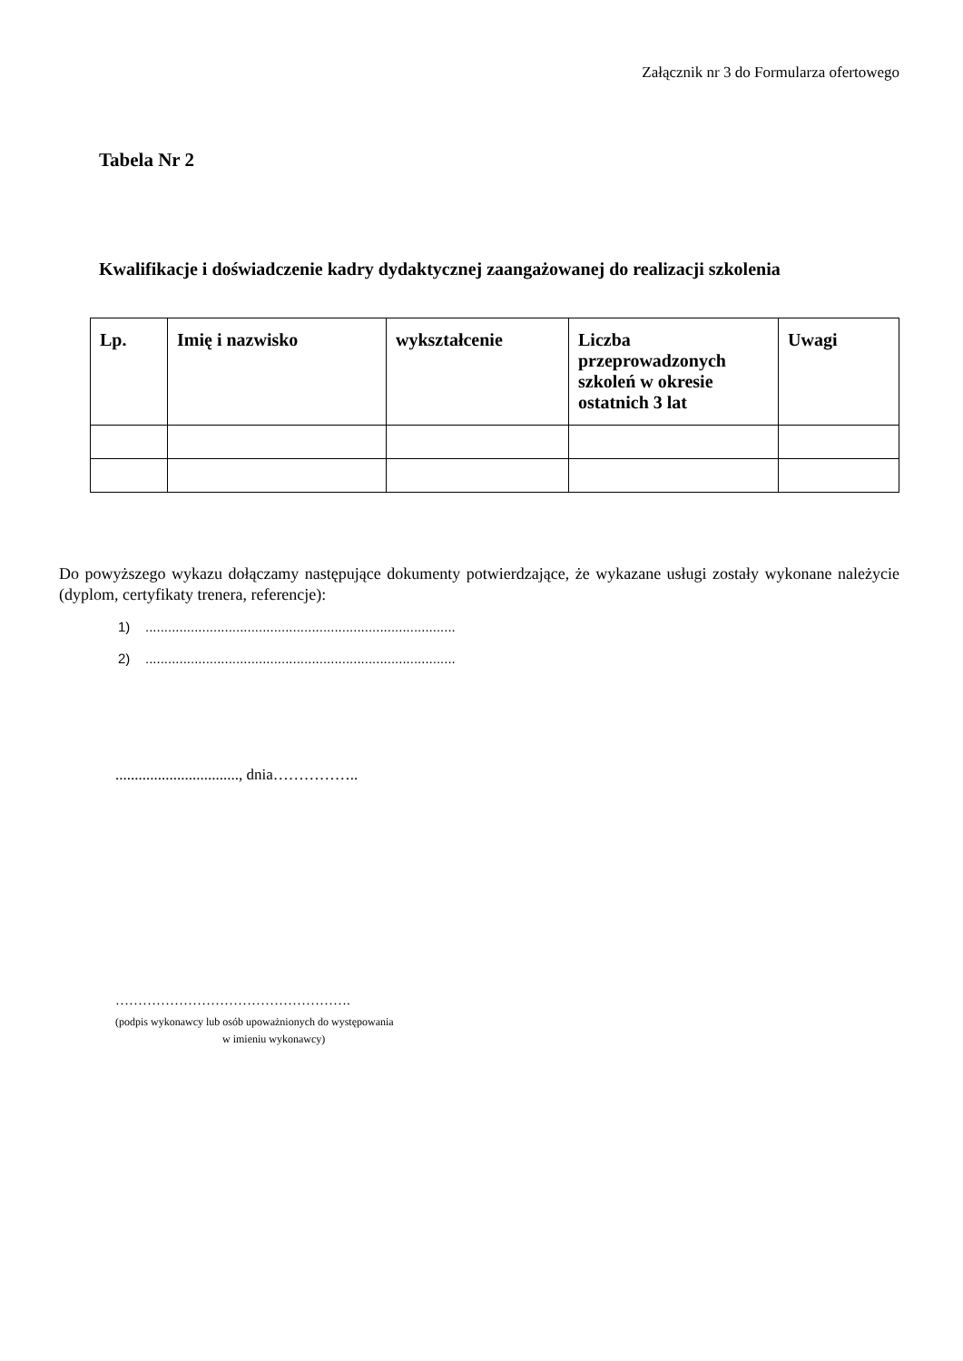Załącznik nr 3 do Formularza ofertowego
Tabela Nr 2
Kwalifikacje i doświadczenie kadry dydaktycznej zaangażowanej do realizacji szkolenia
| Lp. | Imię i nazwisko | wykształcenie | Liczba przeprowadzonych szkoleń w okresie ostatnich 3 lat | Uwagi |
| --- | --- | --- | --- | --- |
Do powyższego wykazu dołączamy następujące dokumenty potwierdzające, że wykazane usługi zostały wykonane należycie (dyplom, certyfikaty trenera, referencje):
1) ..................................................................................
2) ..................................................................................
................................, dnia……………..
…………………………………………….
(podpis wykonawcy lub osób upoważnionych do występowania
w imieniu wykonawcy)